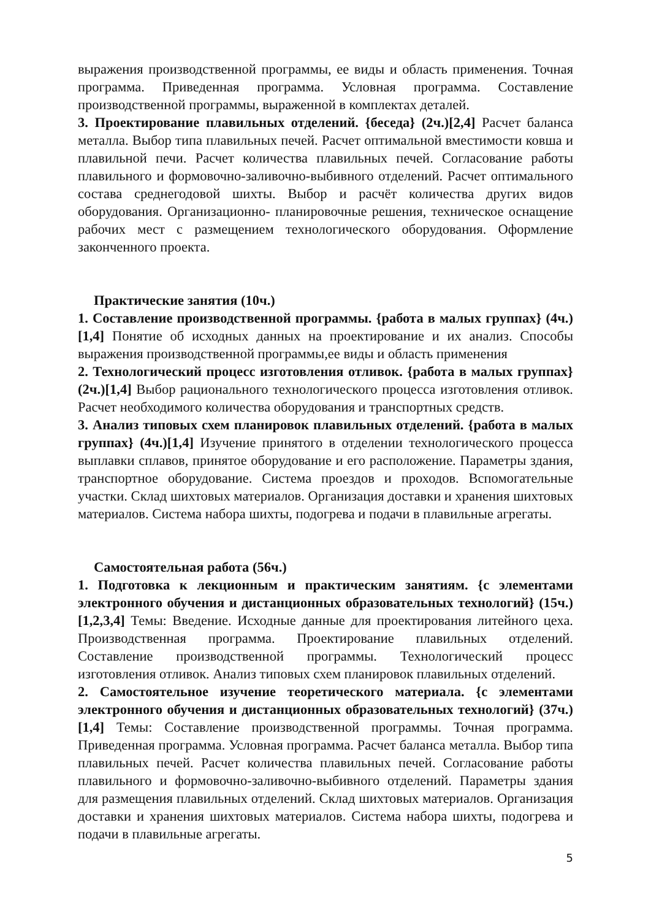выражения производственной программы, ее виды и область применения. Точная программа. Приведенная программа. Условная программа. Составление производственной программы, выраженной в комплектах деталей.
3. Проектирование плавильных отделений. {беседа} (2ч.)[2,4] Расчет баланса металла. Выбор типа плавильных печей. Расчет оптимальной вместимости ковша и плавильной печи. Расчет количества плавильных печей. Согласование работы плавильного и формовочно-заливочно-выбивного отделений. Расчет оптимального состава среднегодовой шихты. Выбор и расчёт количества других видов оборудования. Организационно- планировочные решения, техническое оснащение рабочих мест с размещением технологического оборудования. Оформление законченного проекта.
Практические занятия (10ч.)
1. Составление производственной программы. {работа в малых группах} (4ч.)[1,4] Понятие об исходных данных на проектирование и их анализ. Способы выражения производственной программы,ее виды и область применения
2. Технологический процесс изготовления отливок. {работа в малых группах} (2ч.)[1,4] Выбор рационального технологического процесса изготовления отливок. Расчет необходимого количества оборудования и транспортных средств.
3. Анализ типовых схем планировок плавильных отделений. {работа в малых группах} (4ч.)[1,4] Изучение принятого в отделении технологического процесса выплавки сплавов, принятое оборудование и его расположение. Параметры здания, транспортное оборудование. Система проездов и проходов. Вспомогательные участки. Склад шихтовых материалов. Организация доставки и хранения шихтовых материалов. Система набора шихты, подогрева и подачи в плавильные агрегаты.
Самостоятельная работа (56ч.)
1. Подготовка к лекционным и практическим занятиям. {с элементами электронного обучения и дистанционных образовательных технологий} (15ч.)[1,2,3,4] Темы: Введение. Исходные данные для проектирования литейного цеха. Производственная программа. Проектирование плавильных отделений. Составление производственной программы. Технологический процесс изготовления отливок. Анализ типовых схем планировок плавильных отделений.
2. Самостоятельное изучение теоретического материала. {с элементами электронного обучения и дистанционных образовательных технологий} (37ч.)[1,4] Темы: Составление производственной программы. Точная программа. Приведенная программа. Условная программа. Расчет баланса металла. Выбор типа плавильных печей. Расчет количества плавильных печей. Согласование работы плавильного и формовочно-заливочно-выбивного отделений. Параметры здания для размещения плавильных отделений. Склад шихтовых материалов. Организация доставки и хранения шихтовых материалов. Система набора шихты, подогрева и подачи в плавильные агрегаты.
5